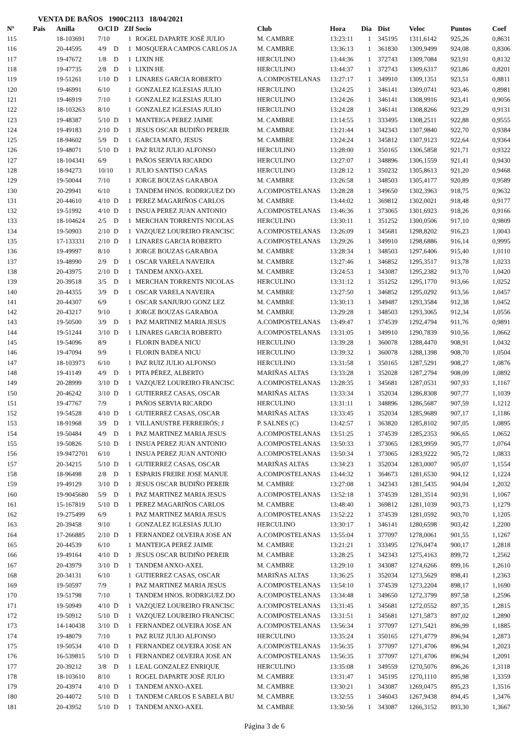VENTA DE BAÑOS 1900C2113 18/04/2021
| Nº | Pais | Anilla | O/Cl | D | ZIf | Socio | Club | Hora | Dia | Dist | Veloc | Puntos | Coef |
| --- | --- | --- | --- | --- | --- | --- | --- | --- | --- | --- | --- | --- | --- |
| 115 | | 18-103691 | 7/10 | | 1 | ROGEL DAPARTE JOSÉ JULIO | M. CAMBRE | 13:23:11 | 1 | 345195 | 1311,6142 | 925,26 | 0,8631 |
| 116 | | 20-44595 | 4/9 | D | 1 | MOSQUERA CAMPOS CARLOS JA | M. CAMBRE | 13:36:13 | 1 | 361830 | 1309,9499 | 924,08 | 0,8306 |
| 117 | | 19-47672 | 1/8 | D | 1 | LIXIN HE | HERCULINO | 13:44:36 | 1 | 372743 | 1309,7084 | 923,91 | 0,8132 |
| 118 | | 19-47735 | 2/8 | D | 1 | LIXIN HE | HERCULINO | 13:44:37 | 1 | 372743 | 1309,6317 | 923,86 | 0,8201 |
| 119 | | 19-51261 | 1/10 | D | 1 | LINARES GARCIA ROBERTO | A.COMPOSTELANAS | 13:27:17 | 1 | 349910 | 1309,1351 | 923,51 | 0,8811 |
| 120 | | 19-46991 | 6/10 | | 1 | GONZALEZ IGLESIAS JULIO | HERCULINO | 13:24:25 | 1 | 346141 | 1309,0741 | 923,46 | 0,8981 |
| 121 | | 19-46919 | 7/10 | | 1 | GONZALEZ IGLESIAS JULIO | HERCULINO | 13:24:26 | 1 | 346141 | 1308,9916 | 923,41 | 0,9056 |
| 122 | | 18-103263 | 8/10 | | 1 | GONZALEZ IGLESIAS JULIO | HERCULINO | 13:24:28 | 1 | 346141 | 1308,8266 | 923,29 | 0,9131 |
| 123 | | 19-48387 | 5/10 | D | 1 | MANTEIGA PEREZ JAIME | M. CAMBRE | 13:14:55 | 1 | 333495 | 1308,2511 | 922,88 | 0,9555 |
| 124 | | 19-49183 | 2/10 | D | 1 | JESUS OSCAR BUDIÑO PEREIR | M. CAMBRE | 13:21:44 | 1 | 342343 | 1307,9840 | 922,70 | 0,9384 |
| 125 | | 18-94602 | 5/9 | D | 1 | GARCIA MATO, JESUS | M. CAMBRE | 13:24:24 | 1 | 345812 | 1307,9123 | 922,64 | 0,9364 |
| 126 | | 19-48071 | 5/10 | D | 1 | PAZ RUIZ JULIO ALFONSO | HERCULINO | 13:28:00 | 1 | 350165 | 1306,5858 | 921,71 | 0,9322 |
| 127 | | 18-104341 | 6/9 | | 1 | PAÑOS SERVIA RICARDO | HERCULINO | 13:27:07 | 1 | 348896 | 1306,1559 | 921,41 | 0,9430 |
| 128 | | 18-94273 | 10/10 | | 1 | JULIO SANTISO CAÑAS | HERCULINO | 13:28:12 | 1 | 350232 | 1305,8613 | 921,20 | 0,9468 |
| 129 | | 19-50044 | 7/10 | | 1 | JORGE BOUZAS GARABOA | M. CAMBRE | 13:26:58 | 1 | 348503 | 1305,4177 | 920,89 | 0,9589 |
| 130 | | 20-29941 | 6/10 | | 1 | TANDEM HNOS. RODRIGUEZ DO | A.COMPOSTELANAS | 13:28:28 | 1 | 349650 | 1302,3963 | 918,75 | 0,9632 |
| 131 | | 20-44610 | 4/10 | D | 1 | PEREZ MAGARIÑOS CARLOS | M. CAMBRE | 13:44:02 | 1 | 369812 | 1302,0021 | 918,48 | 0,9177 |
| 132 | | 19-51992 | 4/10 | D | 1 | INSUA PEREZ JUAN ANTONIO | A.COMPOSTELANAS | 13:46:36 | 1 | 373065 | 1301,6923 | 918,26 | 0,9166 |
| 133 | | 18-104624 | 2/5 | D | 1 | MERCHAN TORRENTS NICOLAS | HERCULINO | 13:30:11 | 1 | 351252 | 1300,0506 | 917,10 | 0,9809 |
| 134 | | 19-50903 | 2/10 | D | 1 | VAZQUEZ LOUREIRO FRANCISC | A.COMPOSTELANAS | 13:26:09 | 1 | 345681 | 1298,8202 | 916,23 | 1,0043 |
| 135 | | 17-133331 | 2/10 | D | 1 | LINARES GARCIA ROBERTO | A.COMPOSTELANAS | 13:29:26 | 1 | 349910 | 1298,6886 | 916,14 | 0,9995 |
| 136 | | 19-49997 | 8/10 | | 1 | JORGE BOUZAS GARABOA | M. CAMBRE | 13:28:34 | 1 | 348503 | 1297,6406 | 915,40 | 1,0110 |
| 137 | | 19-48990 | 2/9 | D | 1 | OSCAR VARELA NAVEIRA | M. CAMBRE | 13:27:46 | 1 | 346852 | 1295,3517 | 913,78 | 1,0233 |
| 138 | | 20-43975 | 2/10 | D | 1 | TANDEM ANXO-AXEL | M. CAMBRE | 13:24:53 | 1 | 343087 | 1295,2382 | 913,70 | 1,0420 |
| 139 | | 20-39518 | 3/5 | D | 1 | MERCHAN TORRENTS NICOLAS | HERCULINO | 13:31:12 | 1 | 351252 | 1295,1770 | 913,66 | 1,0252 |
| 140 | | 20-44355 | 3/9 | D | 1 | OSCAR VARELA NAVEIRA | M. CAMBRE | 13:27:50 | 1 | 346852 | 1295,0292 | 913,56 | 1,0457 |
| 141 | | 20-44307 | 6/9 | | 1 | OSCAR SANJURJO GONZ LEZ | M. CAMBRE | 13:30:13 | 1 | 349487 | 1293,3584 | 912,38 | 1,0452 |
| 142 | | 20-43217 | 9/10 | | 1 | JORGE BOUZAS GARABOA | M. CAMBRE | 13:29:28 | 1 | 348503 | 1293,3065 | 912,34 | 1,0556 |
| 143 | | 19-50500 | 3/9 | D | 1 | PAZ MARTINEZ MARIA JESUS | A.COMPOSTELANAS | 13:49:47 | 1 | 374539 | 1292,4794 | 911,76 | 0,9891 |
| 144 | | 19-51244 | 3/10 | D | 1 | LINARES GARCIA ROBERTO | A.COMPOSTELANAS | 13:31:05 | 1 | 349910 | 1290,7839 | 910,56 | 1,0662 |
| 145 | | 19-54096 | 8/9 | | 1 | FLORIN BADEA NICU | HERCULINO | 13:39:28 | 1 | 360078 | 1288,4470 | 908,91 | 1,0432 |
| 146 | | 19-47094 | 9/9 | | 1 | FLORIN BADEA NICU | HERCULINO | 13:39:32 | 1 | 360078 | 1288,1398 | 908,70 | 1,0504 |
| 147 | | 18-103973 | 6/10 | | 1 | PAZ RUIZ JULIO ALFONSO | HERCULINO | 13:31:58 | 1 | 350165 | 1287,5291 | 908,27 | 1,0876 |
| 148 | | 19-41149 | 4/9 | D | 1 | PITA PÉREZ, ALBERTO | MARIÑAS ALTAS | 13:33:28 | 1 | 352028 | 1287,2794 | 908,09 | 1,0892 |
| 149 | | 20-28999 | 3/10 | D | 1 | VAZQUEZ LOUREIRO FRANCISC | A.COMPOSTELANAS | 13:28:35 | 1 | 345681 | 1287,0531 | 907,93 | 1,1167 |
| 150 | | 20-46242 | 3/10 | D | 1 | GUTIERREZ CASAS, OSCAR | MARIÑAS ALTAS | 13:33:34 | 1 | 352034 | 1286,8308 | 907,77 | 1,1039 |
| 151 | | 19-47767 | 7/9 | | 1 | PAÑOS SERVIA RICARDO | HERCULINO | 13:31:11 | 1 | 348896 | 1286,5687 | 907,59 | 1,1212 |
| 152 | | 19-54528 | 4/10 | D | 1 | GUTIERREZ CASAS, OSCAR | MARIÑAS ALTAS | 13:33:45 | 1 | 352034 | 1285,9689 | 907,17 | 1,1186 |
| 153 | | 18-91968 | 3/9 | D | 1 | VILLANUSTRE FERREIRÓS; J | P. SALNES (C) | 13:42:57 | 1 | 363820 | 1285,8102 | 907,05 | 1,0895 |
| 154 | | 19-50484 | 4/9 | D | 1 | PAZ MARTINEZ MARIA JESUS | A.COMPOSTELANAS | 13:51:25 | 1 | 374539 | 1285,2353 | 906,65 | 1,0652 |
| 155 | | 19-50826 | 5/10 | D | 1 | INSUA PEREZ JUAN ANTONIO | A.COMPOSTELANAS | 13:50:33 | 1 | 373065 | 1283,9959 | 905,77 | 1,0764 |
| 156 | | 19-9472701 | 6/10 | | 1 | INSUA PEREZ JUAN ANTONIO | A.COMPOSTELANAS | 13:50:34 | 1 | 373065 | 1283,9222 | 905,72 | 1,0833 |
| 157 | | 20-34215 | 5/10 | D | 1 | GUTIERREZ CASAS, OSCAR | MARIÑAS ALTAS | 13:34:23 | 1 | 352034 | 1283,0007 | 905,07 | 1,1554 |
| 158 | | 18-96498 | 2/8 | D | 1 | ESPARIS FREIRE JOSE MANUE | A.COMPOSTELANAS | 13:44:32 | 1 | 364673 | 1281,6530 | 904,12 | 1,1224 |
| 159 | | 19-49129 | 3/10 | D | 1 | JESUS OSCAR BUDIÑO PEREIR | M. CAMBRE | 13:27:08 | 1 | 342343 | 1281,5435 | 904,04 | 1,2032 |
| 160 | | 19-9045680 | 5/9 | D | 1 | PAZ MARTINEZ MARIA JESUS | A.COMPOSTELANAS | 13:52:18 | 1 | 374539 | 1281,3514 | 903,91 | 1,1067 |
| 161 | | 15-167819 | 5/10 | D | 1 | PEREZ MAGARIÑOS CARLOS | M. CAMBRE | 13:48:40 | 1 | 369812 | 1281,1039 | 903,73 | 1,1279 |
| 162 | | 19-275499 | 6/9 | | 1 | PAZ MARTINEZ MARIA JESUS | A.COMPOSTELANAS | 13:52:22 | 1 | 374539 | 1281,0592 | 903,70 | 1,1205 |
| 163 | | 20-39458 | 9/10 | | 1 | GONZALEZ IGLESIAS JULIO | HERCULINO | 13:30:17 | 1 | 346141 | 1280,6598 | 903,42 | 1,2200 |
| 164 | | 17-266885 | 2/10 | D | 1 | FERNANDEZ OLVEIRA JOSE AN | A.COMPOSTELANAS | 13:55:04 | 1 | 377097 | 1278,0061 | 901,55 | 1,1267 |
| 165 | | 20-44539 | 6/10 | | 1 | MANTEIGA PEREZ JAIME | M. CAMBRE | 13:21:21 | 1 | 333495 | 1276,0474 | 900,17 | 1,2818 |
| 166 | | 19-49164 | 4/10 | D | 1 | JESUS OSCAR BUDIÑO PEREIR | M. CAMBRE | 13:28:25 | 1 | 342343 | 1275,4163 | 899,72 | 1,2562 |
| 167 | | 20-43979 | 3/10 | D | 1 | TANDEM ANXO-AXEL | M. CAMBRE | 13:29:10 | 1 | 343087 | 1274,6266 | 899,16 | 1,2610 |
| 168 | | 20-34131 | 6/10 | | 1 | GUTIERREZ CASAS, OSCAR | MARIÑAS ALTAS | 13:36:25 | 1 | 352034 | 1273,5629 | 898,41 | 1,2363 |
| 169 | | 19-50597 | 7/9 | | 1 | PAZ MARTINEZ MARIA JESUS | A.COMPOSTELANAS | 13:54:10 | 1 | 374539 | 1273,2204 | 898,17 | 1,1690 |
| 170 | | 19-51798 | 7/10 | | 1 | TANDEM HNOS. RODRIGUEZ DO | A.COMPOSTELANAS | 13:34:48 | 1 | 349650 | 1272,3799 | 897,58 | 1,2596 |
| 171 | | 19-50949 | 4/10 | D | 1 | VAZQUEZ LOUREIRO FRANCISC | A.COMPOSTELANAS | 13:31:45 | 1 | 345681 | 1272,0552 | 897,35 | 1,2815 |
| 172 | | 19-50912 | 5/10 | D | 1 | VAZQUEZ LOUREIRO FRANCISC | A.COMPOSTELANAS | 13:31:51 | 1 | 345681 | 1271,5873 | 897,02 | 1,2890 |
| 173 | | 14-140438 | 3/10 | D | 1 | FERNANDEZ OLVEIRA JOSE AN | A.COMPOSTELANAS | 13:56:34 | 1 | 377097 | 1271,5421 | 896,99 | 1,1885 |
| 174 | | 19-48079 | 7/10 | | 1 | PAZ RUIZ JULIO ALFONSO | HERCULINO | 13:35:24 | 1 | 350165 | 1271,4779 | 896,94 | 1,2873 |
| 175 | | 19-50534 | 4/10 | D | 1 | FERNANDEZ OLVEIRA JOSE AN | A.COMPOSTELANAS | 13:56:35 | 1 | 377097 | 1271,4706 | 896,94 | 1,2023 |
| 176 | | 16-539815 | 5/10 | D | 1 | FERNANDEZ OLVEIRA JOSE AN | A.COMPOSTELANAS | 13:56:35 | 1 | 377097 | 1271,4706 | 896,94 | 1,2091 |
| 177 | | 20-39212 | 3/8 | D | 1 | LEAL GONZALEZ ENRIQUE | HERCULINO | 13:35:08 | 1 | 349559 | 1270,5076 | 896,26 | 1,3118 |
| 178 | | 18-103610 | 8/10 | | 1 | ROGEL DAPARTE JOSÉ JULIO | M. CAMBRE | 13:31:47 | 1 | 345195 | 1270,1110 | 895,98 | 1,3359 |
| 179 | | 20-43974 | 4/10 | D | 1 | TANDEM ANXO-AXEL | M. CAMBRE | 13:30:21 | 1 | 343087 | 1269,0475 | 895,23 | 1,3516 |
| 180 | | 20-44072 | 5/10 | D | 1 | TANDEM CARLOS E SABELA BU | M. CAMBRE | 13:32:55 | 1 | 346043 | 1267,9438 | 894,45 | 1,3476 |
| 181 | | 20-43952 | 5/10 | D | 1 | TANDEM ANXO-AXEL | M. CAMBRE | 13:30:56 | 1 | 343087 | 1266,3152 | 893,30 | 1,3667 |
Página 3 de 6